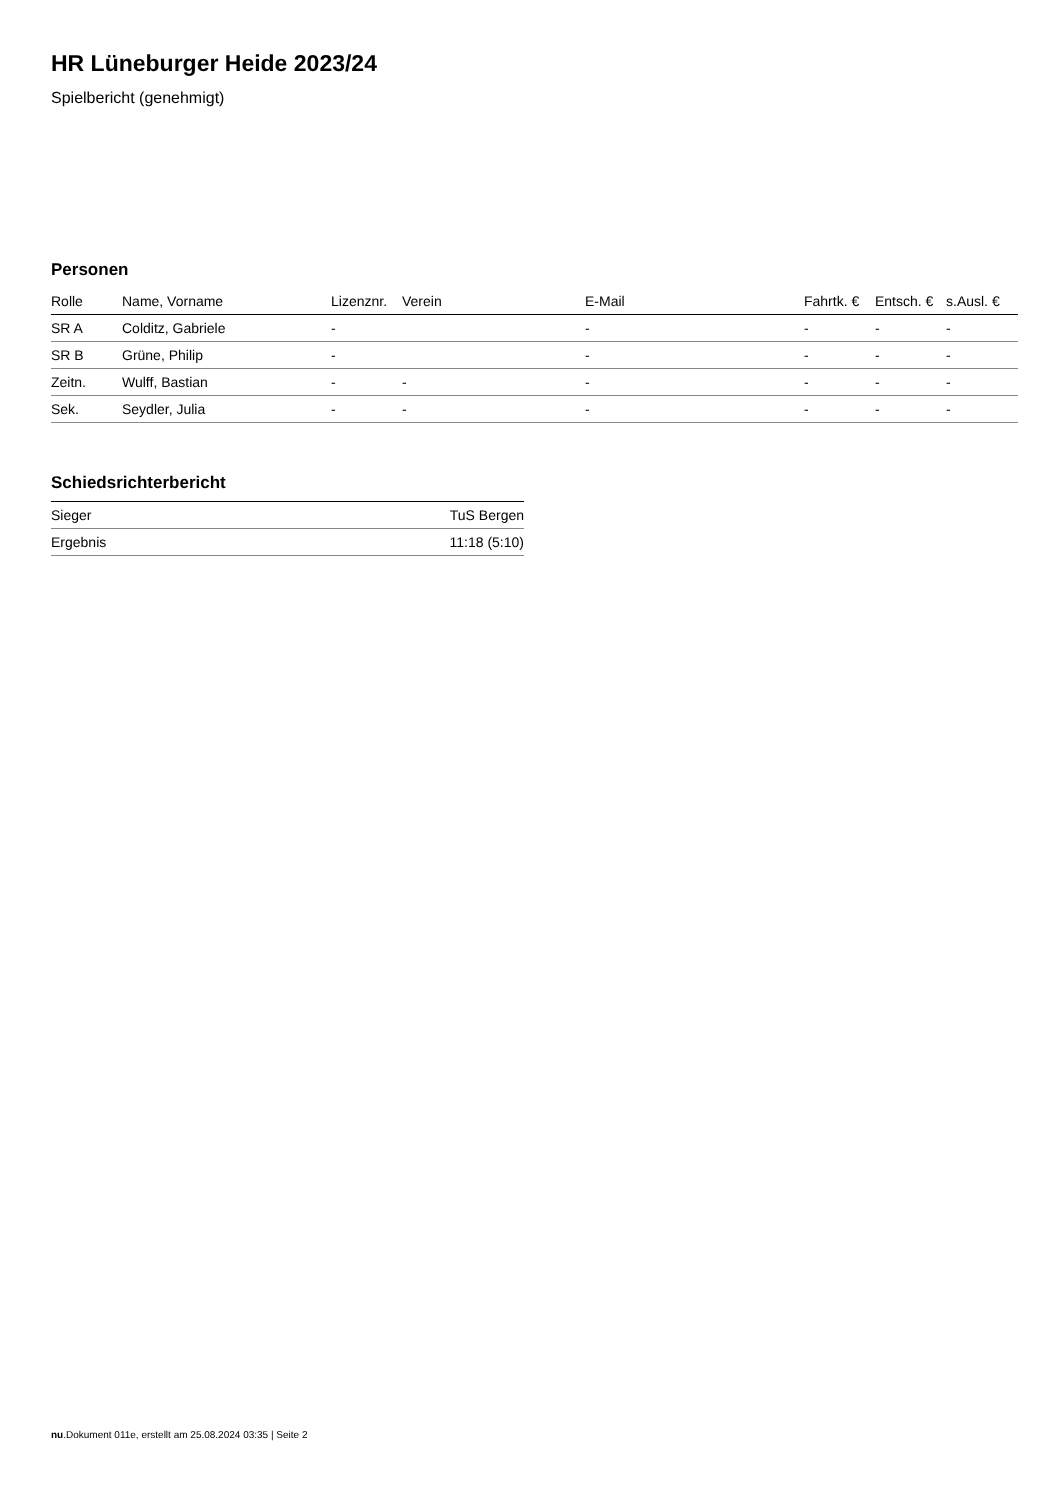HR Lüneburger Heide 2023/24
Spielbericht (genehmigt)
Personen
| Rolle | Name, Vorname | Lizenznr. | Verein | E-Mail | Fahrtk. € | Entsch. € | s.Ausl. € |
| --- | --- | --- | --- | --- | --- | --- | --- |
| SR A | Colditz, Gabriele | - | | - | - | - | - |
| SR B | Grüne, Philip | - | | - | - | - | - |
| Zeitn. | Wulff, Bastian | - | - | - | - | - | - |
| Sek. | Seydler, Julia | - | - | - | - | - | - |
Schiedsrichterbericht
| Sieger | TuS Bergen |
| Ergebnis | 11:18 (5:10) |
nu.Dokument 011e, erstellt am 25.08.2024 03:35 | Seite 2